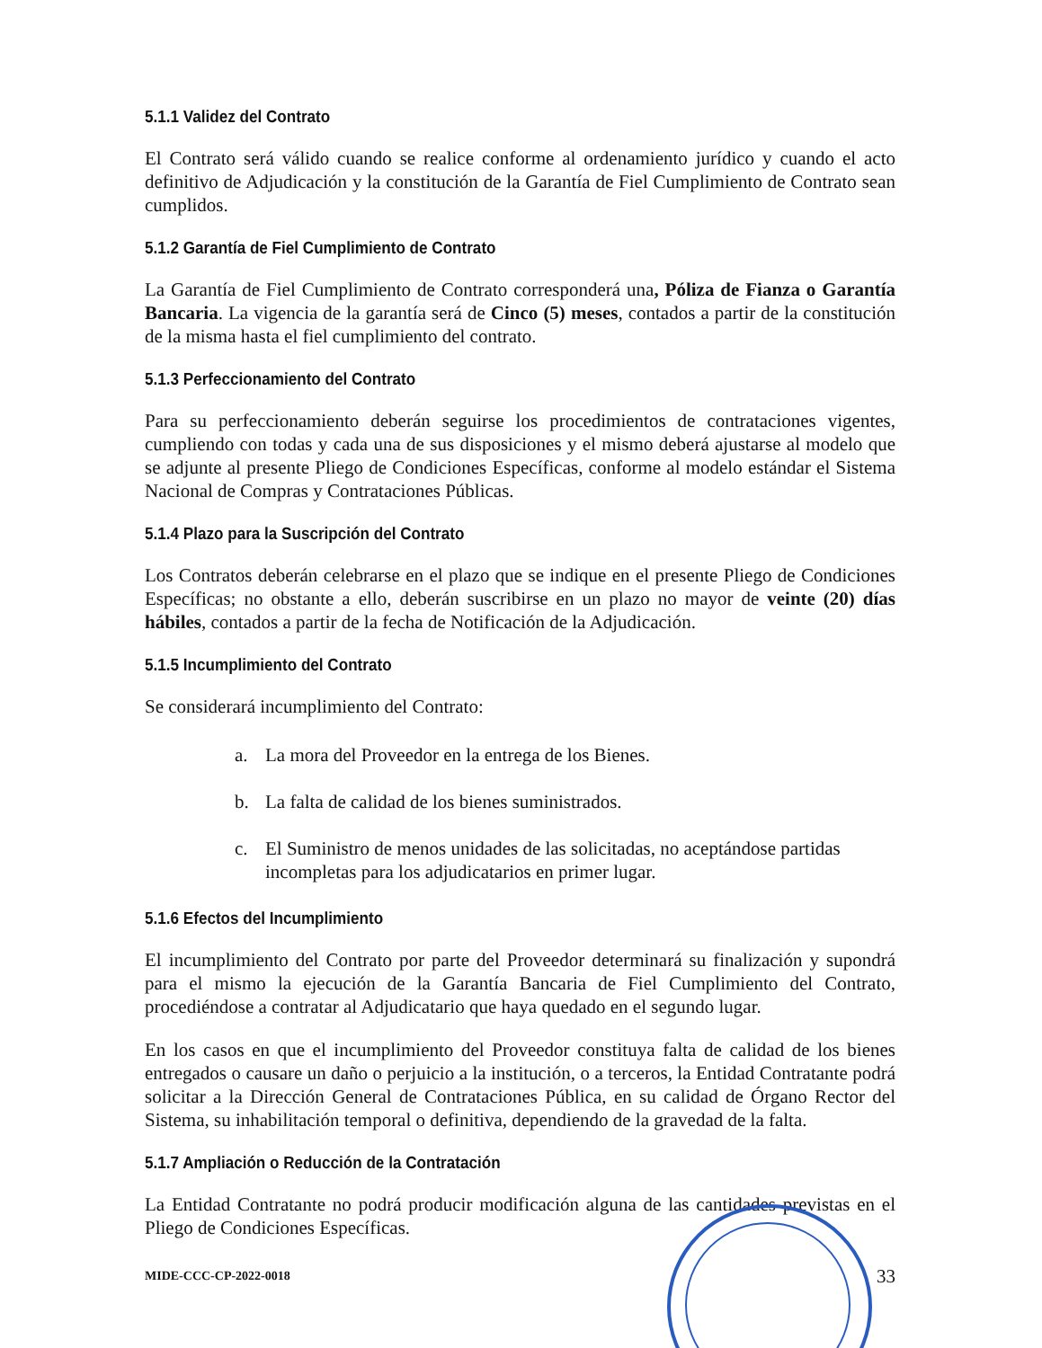5.1.1 Validez del Contrato
El Contrato será válido cuando se realice conforme al ordenamiento jurídico y cuando el acto definitivo de Adjudicación y la constitución de la Garantía de Fiel Cumplimiento de Contrato sean cumplidos.
5.1.2 Garantía de Fiel Cumplimiento de Contrato
La Garantía de Fiel Cumplimiento de Contrato corresponderá una, Póliza de Fianza o Garantía Bancaria. La vigencia de la garantía será de Cinco (5) meses, contados a partir de la constitución de la misma hasta el fiel cumplimiento del contrato.
5.1.3 Perfeccionamiento del Contrato
Para su perfeccionamiento deberán seguirse los procedimientos de contrataciones vigentes, cumpliendo con todas y cada una de sus disposiciones y el mismo deberá ajustarse al modelo que se adjunte al presente Pliego de Condiciones Específicas, conforme al modelo estándar el Sistema Nacional de Compras y Contrataciones Públicas.
5.1.4 Plazo para la Suscripción del Contrato
Los Contratos deberán celebrarse en el plazo que se indique en el presente Pliego de Condiciones Específicas; no obstante a ello, deberán suscribirse en un plazo no mayor de veinte (20) días hábiles, contados a partir de la fecha de Notificación de la Adjudicación.
5.1.5 Incumplimiento del Contrato
Se considerará incumplimiento del Contrato:
a. La mora del Proveedor en la entrega de los Bienes.
b. La falta de calidad de los bienes suministrados.
c. El Suministro de menos unidades de las solicitadas, no aceptándose partidas incompletas para los adjudicatarios en primer lugar.
5.1.6 Efectos del Incumplimiento
El incumplimiento del Contrato por parte del Proveedor determinará su finalización y supondrá para el mismo la ejecución de la Garantía Bancaria de Fiel Cumplimiento del Contrato, procediéndose a contratar al Adjudicatario que haya quedado en el segundo lugar.
En los casos en que el incumplimiento del Proveedor constituya falta de calidad de los bienes entregados o causare un daño o perjuicio a la institución, o a terceros, la Entidad Contratante podrá solicitar a la Dirección General de Contrataciones Pública, en su calidad de Órgano Rector del Sistema, su inhabilitación temporal o definitiva, dependiendo de la gravedad de la falta.
5.1.7 Ampliación o Reducción de la Contratación
La Entidad Contratante no podrá producir modificación alguna de las cantidades previstas en el Pliego de Condiciones Específicas.
MIDE-CCC-CP-2022-0018 33